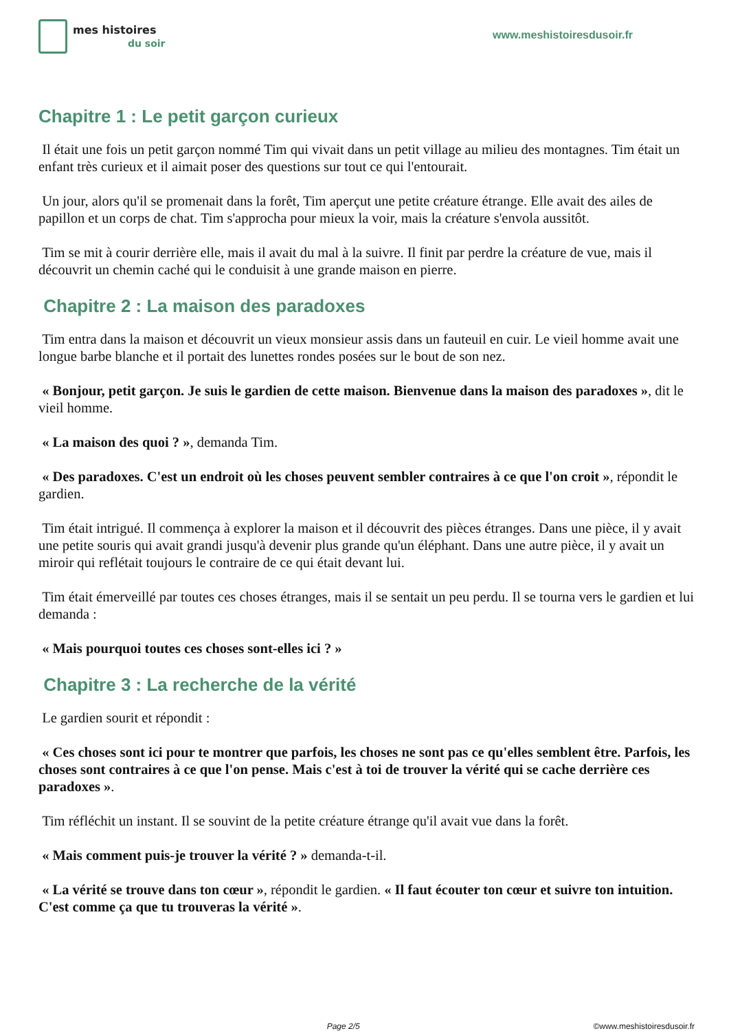mes histoires
du soir
www.meshistoiresdusoir.fr
Chapitre 1 : Le petit garçon curieux
Il était une fois un petit garçon nommé Tim qui vivait dans un petit village au milieu des montagnes. Tim était un enfant très curieux et il aimait poser des questions sur tout ce qui l'entourait.
Un jour, alors qu'il se promenait dans la forêt, Tim aperçut une petite créature étrange. Elle avait des ailes de papillon et un corps de chat. Tim s'approcha pour mieux la voir, mais la créature s'envola aussitôt.
Tim se mit à courir derrière elle, mais il avait du mal à la suivre. Il finit par perdre la créature de vue, mais il découvrit un chemin caché qui le conduisit à une grande maison en pierre.
Chapitre 2 : La maison des paradoxes
Tim entra dans la maison et découvrit un vieux monsieur assis dans un fauteuil en cuir. Le vieil homme avait une longue barbe blanche et il portait des lunettes rondes posées sur le bout de son nez.
« Bonjour, petit garçon. Je suis le gardien de cette maison. Bienvenue dans la maison des paradoxes », dit le vieil homme.
« La maison des quoi ? », demanda Tim.
« Des paradoxes. C'est un endroit où les choses peuvent sembler contraires à ce que l'on croit », répondit le gardien.
Tim était intrigué. Il commença à explorer la maison et il découvrit des pièces étranges. Dans une pièce, il y avait une petite souris qui avait grandi jusqu'à devenir plus grande qu'un éléphant. Dans une autre pièce, il y avait un miroir qui reflétait toujours le contraire de ce qui était devant lui.
Tim était émerveillé par toutes ces choses étranges, mais il se sentait un peu perdu. Il se tourna vers le gardien et lui demanda :
« Mais pourquoi toutes ces choses sont-elles ici ? »
Chapitre 3 : La recherche de la vérité
Le gardien sourit et répondit :
« Ces choses sont ici pour te montrer que parfois, les choses ne sont pas ce qu'elles semblent être. Parfois, les choses sont contraires à ce que l'on pense. Mais c'est à toi de trouver la vérité qui se cache derrière ces paradoxes ».
Tim réfléchit un instant. Il se souvint de la petite créature étrange qu'il avait vue dans la forêt.
« Mais comment puis-je trouver la vérité ? » demanda-t-il.
« La vérité se trouve dans ton cœur », répondit le gardien. « Il faut écouter ton cœur et suivre ton intuition. C'est comme ça que tu trouveras la vérité ».
Page 2/5 ©www.meshistoiresdusoir.fr